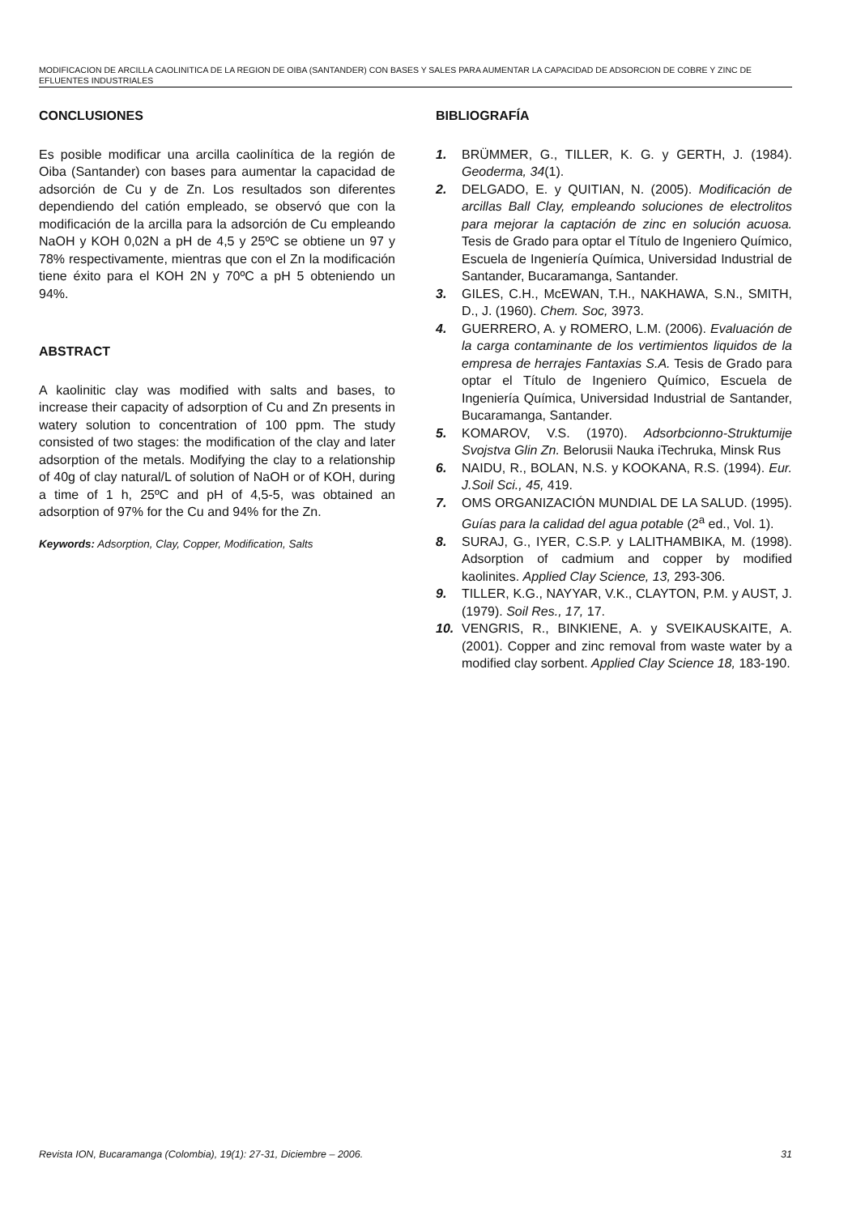MODIFICACION DE ARCILLA CAOLINITICA DE LA REGION DE OIBA (SANTANDER) CON BASES Y SALES PARA AUMENTAR LA CAPACIDAD DE ADSORCION DE COBRE Y ZINC DE EFLUENTES INDUSTRIALES
CONCLUSIONES
Es posible modificar una arcilla caolinítica de la región de Oiba (Santander) con bases para aumentar la capacidad de adsorción de Cu y de Zn. Los resultados son diferentes dependiendo del catión empleado, se observó que con la modificación de la arcilla para la adsorción de Cu empleando NaOH y KOH 0,02N a pH de 4,5 y 25ºC se obtiene un 97 y 78% respectivamente, mientras que con el Zn la modificación tiene éxito para el KOH 2N y 70ºC a pH 5 obteniendo un 94%.
ABSTRACT
A kaolinitic clay was modified with salts and bases, to increase their capacity of adsorption of Cu and Zn presents in watery solution to concentration of 100 ppm. The study consisted of two stages: the modification of the clay and later adsorption of the metals. Modifying the clay to a relationship of 40g of clay natural/L of solution of NaOH or of KOH, during a time of 1 h, 25ºC and pH of 4,5-5, was obtained an adsorption of 97% for the Cu and 94% for the Zn.
Keywords: Adsorption, Clay, Copper, Modification, Salts
BIBLIOGRAFÍA
1. BRÜMMER, G., TILLER, K. G. y GERTH, J. (1984). Geoderma, 34(1).
2. DELGADO, E. y QUITIAN, N. (2005). Modificación de arcillas Ball Clay, empleando soluciones de electrolitos para mejorar la captación de zinc en solución acuosa. Tesis de Grado para optar el Título de Ingeniero Químico, Escuela de Ingeniería Química, Universidad Industrial de Santander, Bucaramanga, Santander.
3. GILES, C.H., McEWAN, T.H., NAKHAWA, S.N., SMITH, D., J. (1960). Chem. Soc, 3973.
4. GUERRERO, A. y ROMERO, L.M. (2006). Evaluación de la carga contaminante de los vertimientos liquidos de la empresa de herrajes Fantaxias S.A. Tesis de Grado para optar el Título de Ingeniero Químico, Escuela de Ingeniería Química, Universidad Industrial de Santander, Bucaramanga, Santander.
5. KOMAROV, V.S. (1970). Adsorbcionno-Struktumije Svojstva Glin Zn. Belorusii Nauka iTechruka, Minsk Rus
6. NAIDU, R., BOLAN, N.S. y KOOKANA, R.S. (1994). Eur. J.Soil Sci., 45, 419.
7. OMS ORGANIZACIÓN MUNDIAL DE LA SALUD. (1995). Guías para la calidad del agua potable (2<sup>a</sup> ed., Vol. 1).
8. SURAJ, G., IYER, C.S.P. y LALITHAMBIKA, M. (1998). Adsorption of cadmium and copper by modified kaolinites. Applied Clay Science, 13, 293-306.
9. TILLER, K.G., NAYYAR, V.K., CLAYTON, P.M. y AUST, J. (1979). Soil Res., 17, 17.
10. VENGRIS, R., BINKIENE, A. y SVEIKAUSKAITE, A. (2001). Copper and zinc removal from waste water by a modified clay sorbent. Applied Clay Science 18, 183-190.
Revista ION, Bucaramanga (Colombia), 19(1): 27-31, Diciembre – 2006. 31